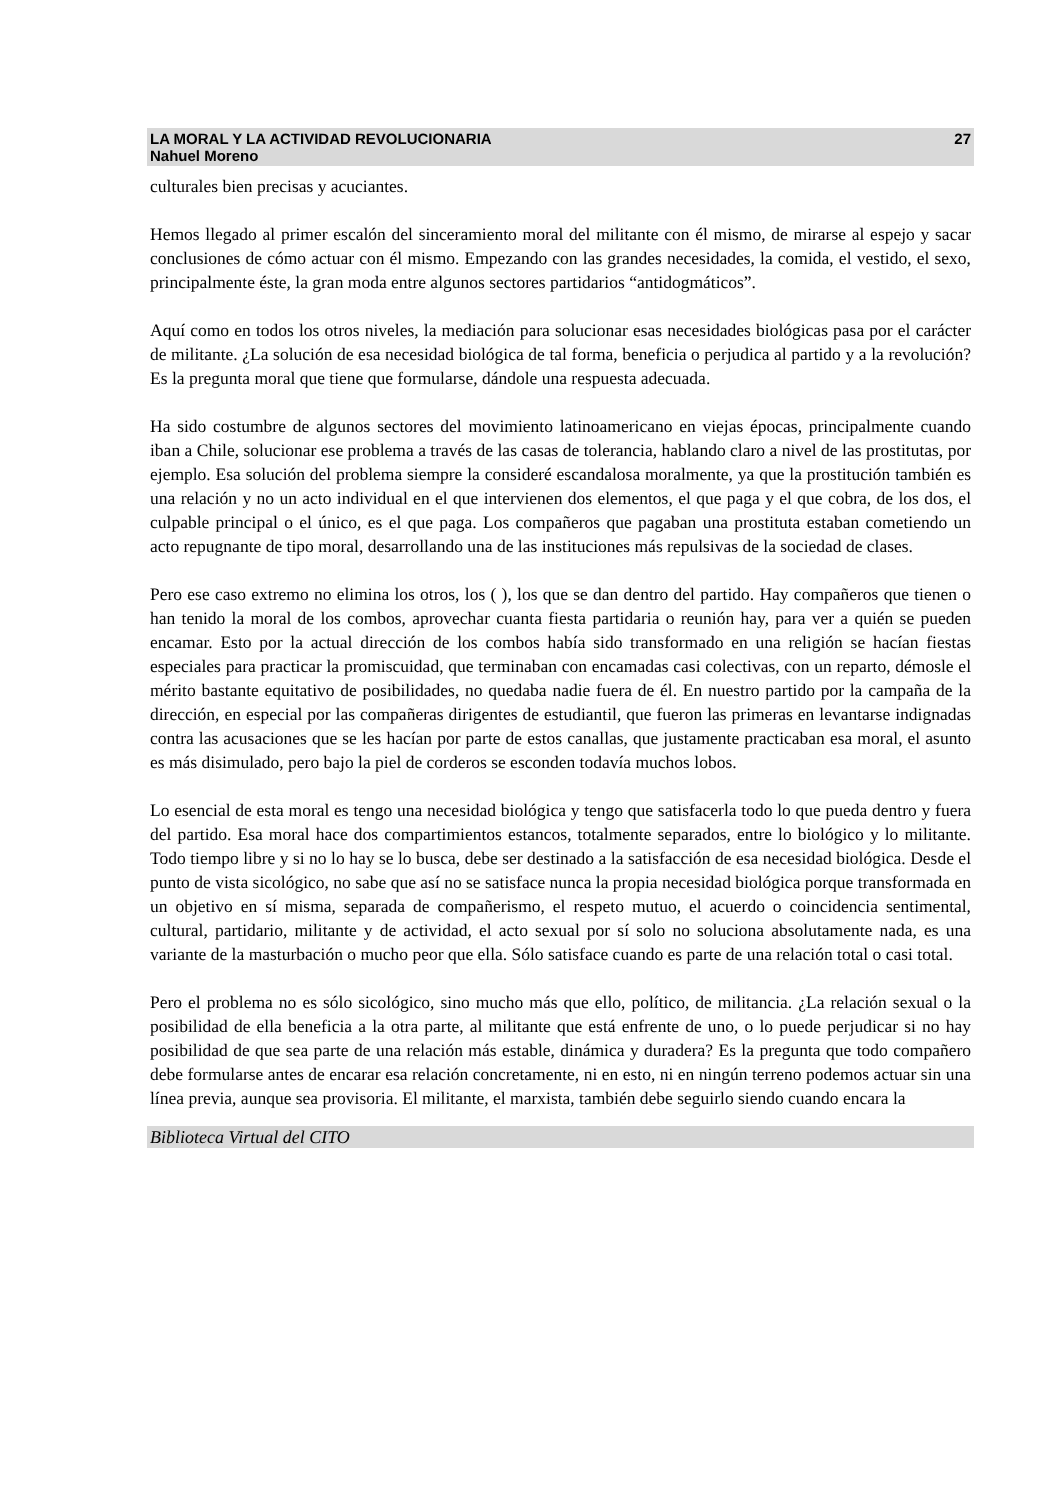LA MORAL Y LA ACTIVIDAD REVOLUCIONARIA
Nahuel Moreno
27
culturales bien precisas y acuciantes.
Hemos llegado al primer escalón del sinceramiento moral del militante con él mismo, de mirarse al espejo y sacar conclusiones de cómo actuar con él mismo. Empezando con las grandes necesidades, la comida, el vestido, el sexo, principalmente éste, la gran moda entre algunos sectores partidarios “antidogmáticos”.
Aquí como en todos los otros niveles, la mediación para solucionar esas necesidades biológicas pasa por el carácter de militante. ¿La solución de esa necesidad biológica de tal forma, beneficia o perjudica al partido y a la revolución? Es la pregunta moral que tiene que formularse, dándole una respuesta adecuada.
Ha sido costumbre de algunos sectores del movimiento latinoamericano en viejas épocas, principalmente cuando iban a Chile, solucionar ese problema a través de las casas de tolerancia, hablando claro a nivel de las prostitutas, por ejemplo. Esa solución del problema siempre la consideré escandalosa moralmente, ya que la prostitución también es una relación y no un acto individual en el que intervienen dos elementos, el que paga y el que cobra, de los dos, el culpable principal o el único, es el que paga. Los compañeros que pagaban una prostituta estaban cometiendo un acto repugnante de tipo moral, desarrollando una de las instituciones más repulsivas de la sociedad de clases.
Pero ese caso extremo no elimina los otros, los ( ), los que se dan dentro del partido. Hay compañeros que tienen o han tenido la moral de los combos, aprovechar cuanta fiesta partidaria o reunión hay, para ver a quién se pueden encamar. Esto por la actual dirección de los combos había sido transformado en una religión se hacían fiestas especiales para practicar la promiscuidad, que terminaban con encamadas casi colectivas, con un reparto, démosle el mérito bastante equitativo de posibilidades, no quedaba nadie fuera de él. En nuestro partido por la campaña de la dirección, en especial por las compañeras dirigentes de estudiantil, que fueron las primeras en levantarse indignadas contra las acusaciones que se les hacían por parte de estos canallas, que justamente practicaban esa moral, el asunto es más disimulado, pero bajo la piel de corderos se esconden todavía muchos lobos.
Lo esencial de esta moral es tengo una necesidad biológica y tengo que satisfacerla todo lo que pueda dentro y fuera del partido. Esa moral hace dos compartimientos estancos, totalmente separados, entre lo biológico y lo militante. Todo tiempo libre y si no lo hay se lo busca, debe ser destinado a la satisfacción de esa necesidad biológica. Desde el punto de vista sicológico, no sabe que así no se satisface nunca la propia necesidad biológica porque transformada en un objetivo en sí misma, separada de compañerismo, el respeto mutuo, el acuerdo o coincidencia sentimental, cultural, partidario, militante y de actividad, el acto sexual por sí solo no soluciona absolutamente nada, es una variante de la masturbación o mucho peor que ella. Sólo satisface cuando es parte de una relación total o casi total.
Pero el problema no es sólo sicológico, sino mucho más que ello, político, de militancia. ¿La relación sexual o la posibilidad de ella beneficia a la otra parte, al militante que está enfrente de uno, o lo puede perjudicar si no hay posibilidad de que sea parte de una relación más estable, dinámica y duradera? Es la pregunta que todo compañero debe formularse antes de encarar esa relación concretamente, ni en esto, ni en ningún terreno podemos actuar sin una línea previa, aunque sea provisoria. El militante, el marxista, también debe seguirlo siendo cuando encara la
Biblioteca Virtual del CITO